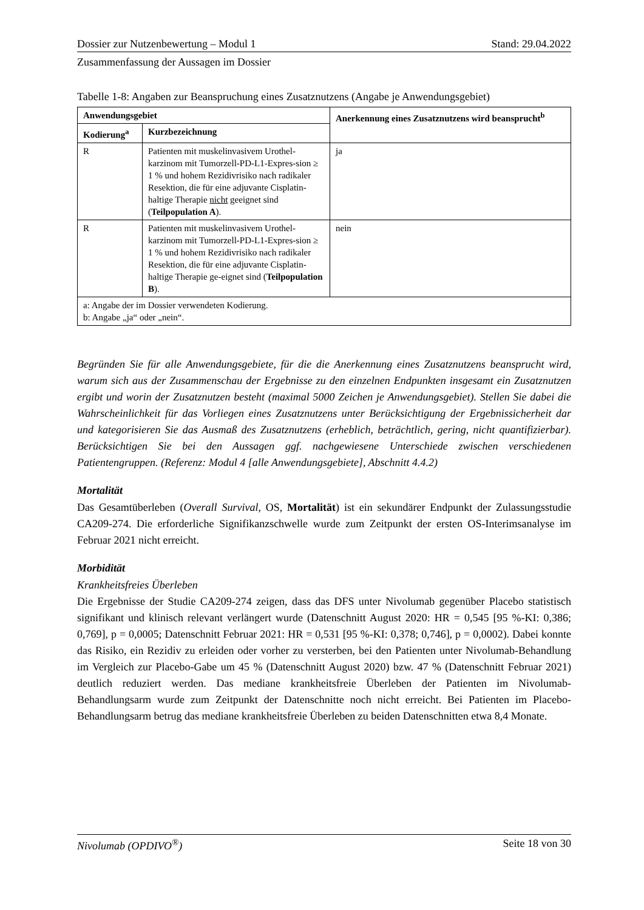Dossier zur Nutzenbewertung – Modul 1 Stand: 29.04.2022
Zusammenfassung der Aussagen im Dossier
Tabelle 1-8: Angaben zur Beanspruchung eines Zusatznutzens (Angabe je Anwendungsgebiet)
| Anwendungsgebiet | | Anerkennung eines Zusatznutzens wird beansprucht<sup>b</sup> |
| --- | --- | --- |
| Kodierung<sup>a</sup> | Kurzbezeichnung | |
| R | Patienten mit muskelinvasivem Urothel-karzinom mit Tumorzell-PD-L1-Expres-sion ≥ 1 % und hohem Rezidivrisiko nach radikaler Resektion, die für eine adjuvante Cisplatin-haltige Therapie nicht geeignet sind ( Teilpopulation A ). | ja |
| R | Patienten mit muskelinvasivem Urothel-karzinom mit Tumorzell-PD-L1-Expres-sion ≥ 1 % und hohem Rezidivrisiko nach radikaler Resektion, die für eine adjuvante Cisplatin-haltige Therapie ge-eignet sind ( Teilpopulation B ). | nein |
| a: Angabe der im Dossier verwendeten Kodierung. b: Angabe „ja“ oder „nein“. | | |
Begründen Sie für alle Anwendungsgebiete, für die die Anerkennung eines Zusatznutzens beansprucht wird, warum sich aus der Zusammenschau der Ergebnisse zu den einzelnen Endpunkten insgesamt ein Zusatznutzen ergibt und worin der Zusatznutzen besteht (maximal 5000 Zeichen je Anwendungsgebiet). Stellen Sie dabei die Wahrscheinlichkeit für das Vorliegen eines Zusatznutzens unter Berücksichtigung der Ergebnissicherheit dar und kategorisieren Sie das Ausmaß des Zusatznutzens (erheblich, beträchtlich, gering, nicht quantifizierbar). Berücksichtigen Sie bei den Aussagen ggf. nachgewiesene Unterschiede zwischen verschiedenen Patientengruppen. (Referenz: Modul 4 [alle Anwendungsgebiete], Abschnitt 4.4.2)
Mortalität
Das Gesamtüberleben (Overall Survival, OS, Mortalität) ist ein sekundärer Endpunkt der Zulassungsstudie CA209-274. Die erforderliche Signifikanzschwelle wurde zum Zeitpunkt der ersten OS-Interimsanalyse im Februar 2021 nicht erreicht.
Morbidität
Krankheitsfreies Überleben
Die Ergebnisse der Studie CA209-274 zeigen, dass das DFS unter Nivolumab gegenüber Placebo statistisch signifikant und klinisch relevant verlängert wurde (Datenschnitt August 2020: HR = 0,545 [95 %-KI: 0,386; 0,769], p = 0,0005; Datenschnitt Februar 2021: HR = 0,531 [95 %-KI: 0,378; 0,746], p = 0,0002). Dabei konnte das Risiko, ein Rezidiv zu erleiden oder vorher zu versterben, bei den Patienten unter Nivolumab-Behandlung im Vergleich zur Placebo-Gabe um 45 % (Datenschnitt August 2020) bzw. 47 % (Datenschnitt Februar 2021) deutlich reduziert werden. Das mediane krankheitsfreie Überleben der Patienten im Nivolumab-Behandlungsarm wurde zum Zeitpunkt der Datenschnitte noch nicht erreicht. Bei Patienten im Placebo-Behandlungsarm betrug das mediane krankheitsfreie Überleben zu beiden Datenschnitten etwa 8,4 Monate.
Nivolumab (OPDIVO<sup>®</sup>) Seite 18 von 30